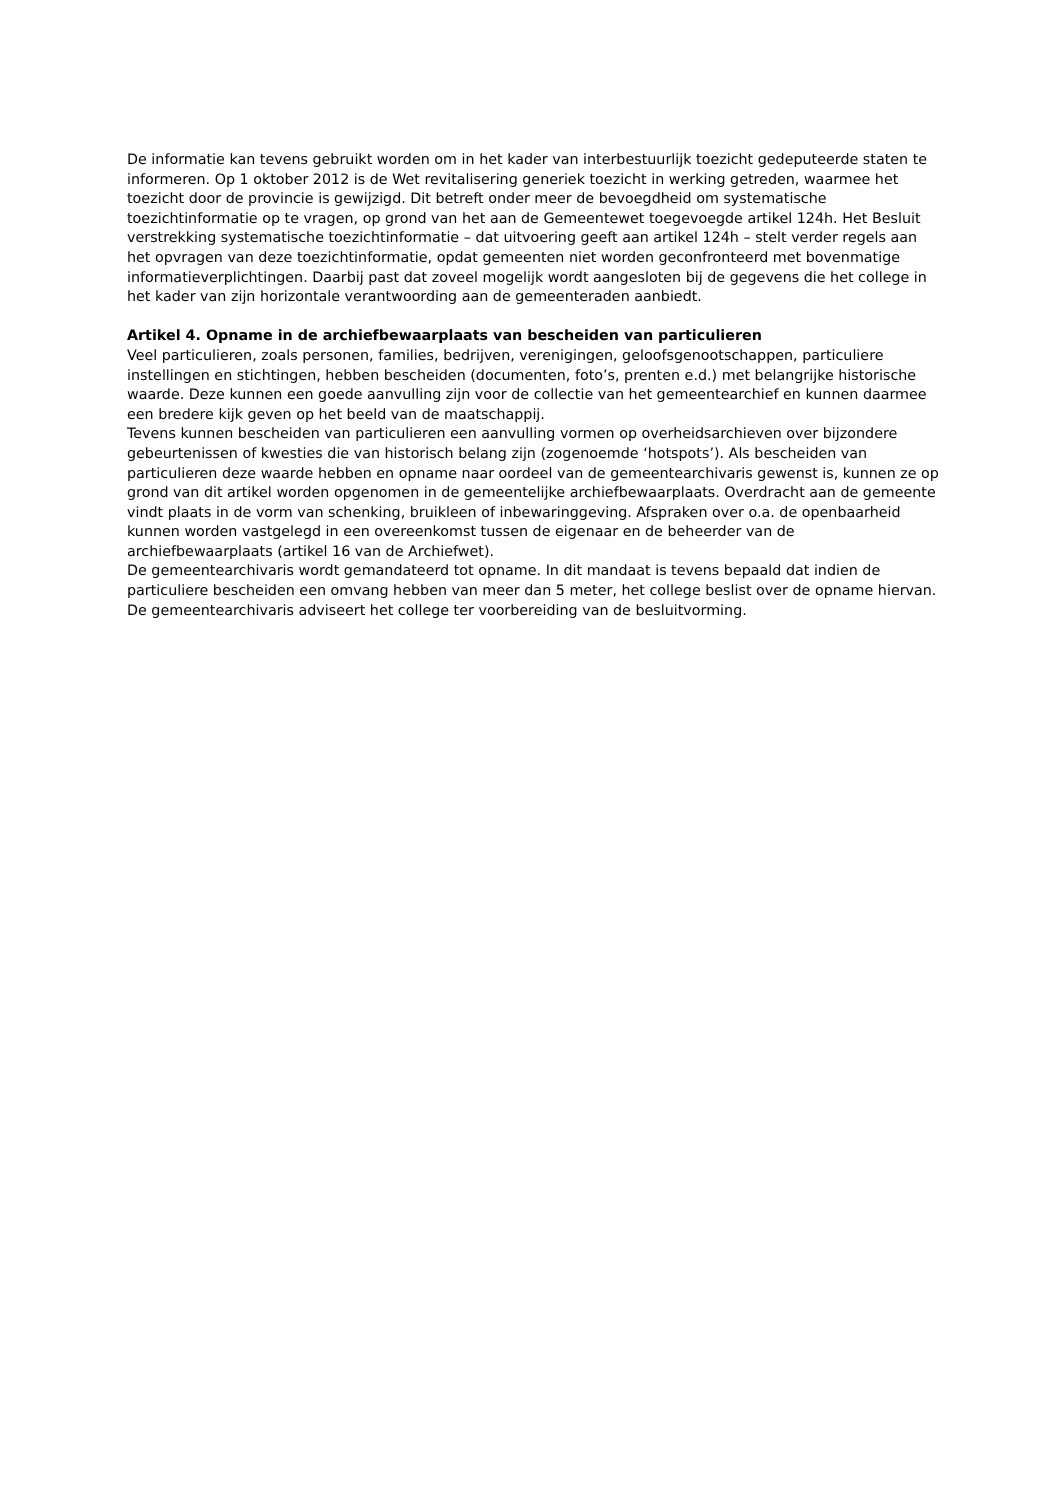De informatie kan tevens gebruikt worden om in het kader van interbestuurlijk toezicht gedeputeerde staten te informeren. Op 1 oktober 2012 is de Wet revitalisering generiek toezicht in werking getreden, waarmee het toezicht door de provincie is gewijzigd. Dit betreft onder meer de bevoegdheid om systematische toezichtinformatie op te vragen, op grond van het aan de Gemeentewet toegevoegde artikel 124h. Het Besluit verstrekking systematische toezichtinformatie – dat uitvoering geeft aan artikel 124h – stelt verder regels aan het opvragen van deze toezichtinformatie, opdat gemeenten niet worden geconfronteerd met bovenmatige informatieverplichtingen. Daarbij past dat zoveel mogelijk wordt aangesloten bij de gegevens die het college in het kader van zijn horizontale verantwoording aan de gemeenteraden aanbiedt.
Artikel 4. Opname in de archiefbewaarplaats van bescheiden van particulieren
Veel particulieren, zoals personen, families, bedrijven, verenigingen, geloofsgenootschappen, particuliere instellingen en stichtingen, hebben bescheiden (documenten, foto’s, prenten e.d.) met belangrijke historische waarde. Deze kunnen een goede aanvulling zijn voor de collectie van het gemeentearchief en kunnen daarmee een bredere kijk geven op het beeld van de maatschappij.
Tevens kunnen bescheiden van particulieren een aanvulling vormen op overheidsarchieven over bijzondere gebeurtenissen of kwesties die van historisch belang zijn (zogenoemde ‘hotspots’). Als bescheiden van particulieren deze waarde hebben en opname naar oordeel van de gemeentearchivaris gewenst is, kunnen ze op grond van dit artikel worden opgenomen in de gemeentelijke archiefbewaarplaats. Overdracht aan de gemeente vindt plaats in de vorm van schenking, bruikleen of inbewaringgeving. Afspraken over o.a. de openbaarheid kunnen worden vastgelegd in een overeenkomst tussen de eigenaar en de beheerder van de archiefbewaarplaats (artikel 16 van de Archiefwet).
De gemeentearchivaris wordt gemandateerd tot opname. In dit mandaat is tevens bepaald dat indien de particuliere bescheiden een omvang hebben van meer dan 5 meter, het college beslist over de opname hiervan. De gemeentearchivaris adviseert het college ter voorbereiding van de besluitvorming.